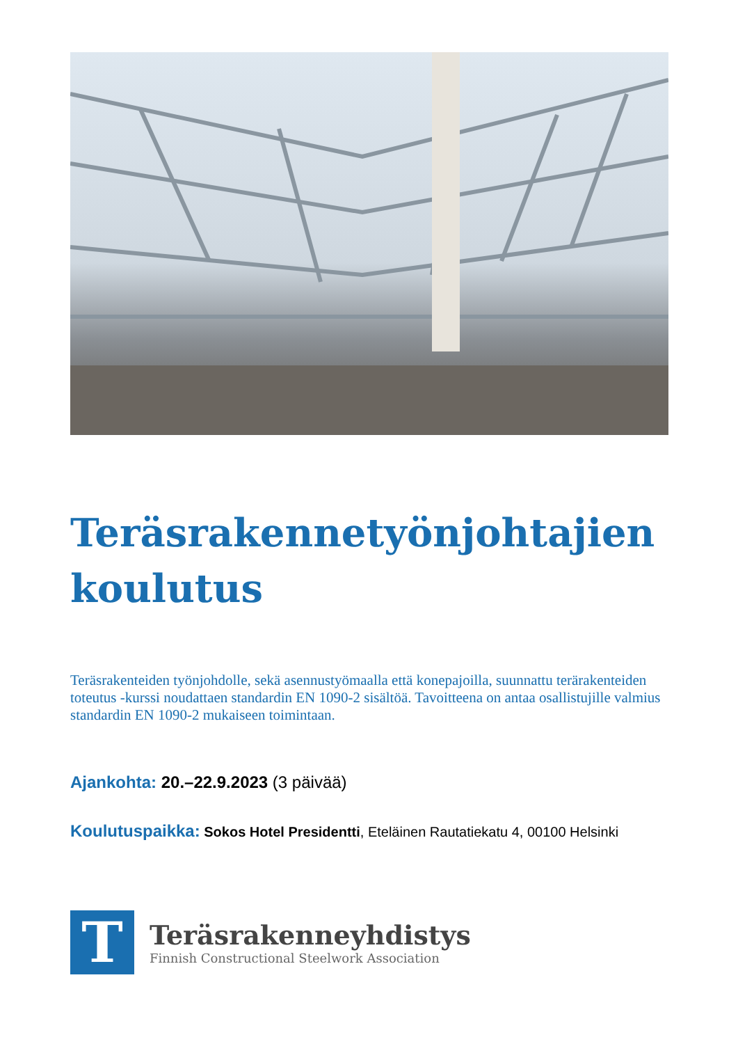Teräsrakennetyönjohtajien
koulutus
Teräsrakenteiden työnjohdolle, sekä asennustyömaalla että konepajoilla, suunnattu terärakenteiden toteutus -kurssi noudattaen standardin EN 1090-2 sisältöä. Tavoitteena on antaa osallistujille valmius standardin EN 1090-2 mukaiseen toimintaan.
Ajankohta: 20.–22.9.2023 (3 päivää)
Koulutuspaikka: Sokos Hotel Presidentti, Eteläinen Rautatiekatu 4, 00100 Helsinki
T
Teräsrakenneyhdistys
Finnish Constructional Steelwork Association